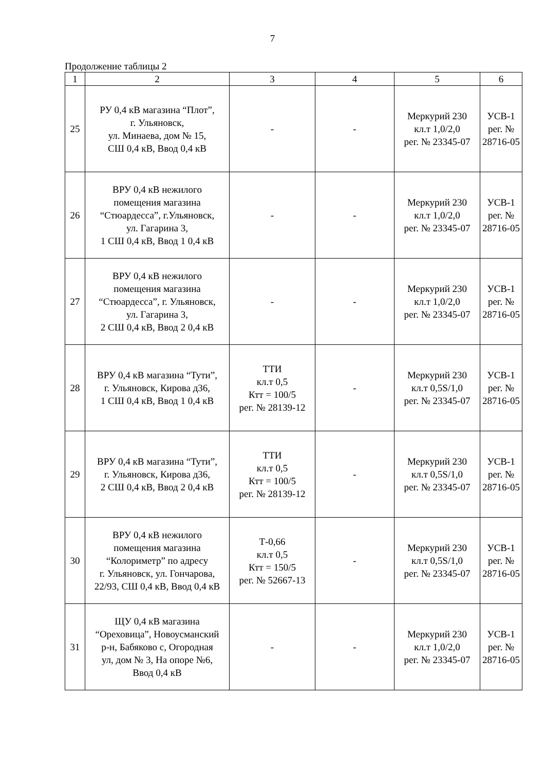7
Продолжение таблицы 2
| 1 | 2 | 3 | 4 | 5 | 6 |
| --- | --- | --- | --- | --- | --- |
| 25 | РУ 0,4 кВ магазина “Плот”, г. Ульяновск, ул. Минаева, дом № 15, СШ 0,4 кВ, Ввод 0,4 кВ | - | - | Меркурий 230 кл.т 1,0/2,0 рег. № 23345-07 | УСВ-1 рег. № 28716-05 |
| 26 | ВРУ 0,4 кВ нежилого помещения магазина “Стюардесса”, г.Ульяновск, ул. Гагарина 3, 1 СШ 0,4 кВ, Ввод 1 0,4 кВ | - | - | Меркурий 230 кл.т 1,0/2,0 рег. № 23345-07 | УСВ-1 рег. № 28716-05 |
| 27 | ВРУ 0,4 кВ нежилого помещения магазина “Стюардесса”, г. Ульяновск, ул. Гагарина 3, 2 СШ 0,4 кВ, Ввод 2 0,4 кВ | - | - | Меркурий 230 кл.т 1,0/2,0 рег. № 23345-07 | УСВ-1 рег. № 28716-05 |
| 28 | ВРУ 0,4 кВ магазина “Тути”, г. Ульяновск, Кирова д36, 1 СШ 0,4 кВ, Ввод 1 0,4 кВ | ТТИ кл.т 0,5 Ктт = 100/5 рег. № 28139-12 | - | Меркурий 230 кл.т 0,5S/1,0 рег. № 23345-07 | УСВ-1 рег. № 28716-05 |
| 29 | ВРУ 0,4 кВ магазина “Тути”, г. Ульяновск, Кирова д36, 2 СШ 0,4 кВ, Ввод 2 0,4 кВ | ТТИ кл.т 0,5 Ктт = 100/5 рег. № 28139-12 | - | Меркурий 230 кл.т 0,5S/1,0 рег. № 23345-07 | УСВ-1 рег. № 28716-05 |
| 30 | ВРУ 0,4 кВ нежилого помещения магазина “Колориметр” по адресу г. Ульяновск, ул. Гончарова, 22/93, СШ 0,4 кВ, Ввод 0,4 кВ | Т-0,66 кл.т 0,5 Ктт = 150/5 рег. № 52667-13 | - | Меркурий 230 кл.т 0,5S/1,0 рег. № 23345-07 | УСВ-1 рег. № 28716-05 |
| 31 | ЩУ 0,4 кВ магазина “Ореховица”, Новоусманский р-н, Бабяково с, Огородная ул, дом № 3, На опоре №6, Ввод 0,4 кВ | - | - | Меркурий 230 кл.т 1,0/2,0 рег. № 23345-07 | УСВ-1 рег. № 28716-05 |